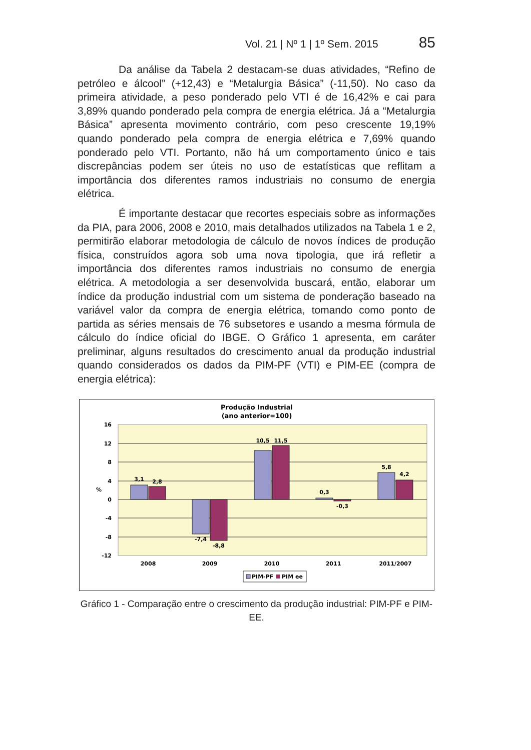Vol. 21 | Nº 1 | 1º Sem. 2015 85
Da análise da Tabela 2 destacam-se duas atividades, “Refino de petróleo e álcool” (+12,43) e “Metalurgia Básica” (-11,50). No caso da primeira atividade, a peso ponderado pelo VTI é de 16,42% e cai para 3,89% quando ponderado pela compra de energia elétrica. Já a “Metalurgia Básica” apresenta movimento contrário, com peso crescente 19,19% quando ponderado pela compra de energia elétrica e 7,69% quando ponderado pelo VTI. Portanto, não há um comportamento único e tais discrepâncias podem ser úteis no uso de estatísticas que reflitam a importância dos diferentes ramos industriais no consumo de energia elétrica.
É importante destacar que recortes especiais sobre as informações da PIA, para 2006, 2008 e 2010, mais detalhados utilizados na Tabela 1 e 2, permitirão elaborar metodologia de cálculo de novos índices de produção física, construídos agora sob uma nova tipologia, que irá refletir a importância dos diferentes ramos industriais no consumo de energia elétrica. A metodologia a ser desenvolvida buscará, então, elaborar um índice da produção industrial com um sistema de ponderação baseado na variável valor da compra de energia elétrica, tomando como ponto de partida as séries mensais de 76 subsetores e usando a mesma fórmula de cálculo do índice oficial do IBGE. O Gráfico 1 apresenta, em caráter preliminar, alguns resultados do crescimento anual da produção industrial quando considerados os dados da PIM-PF (VTI) e PIM-EE (compra de energia elétrica):
Produção Industrial
(ano anterior=100)
16
12
8
4
0
-4
-8
-12
%
3,1
2,8
-7,4
-8,8
10,5
11,5
0,3
-0,3
5,8
4,2
2008
2009
2010
2011
2011/2007
PIM-PF
PIM ee
Gráfico 1 - Comparação entre o crescimento da produção industrial: PIM-PF e PIM-EE.